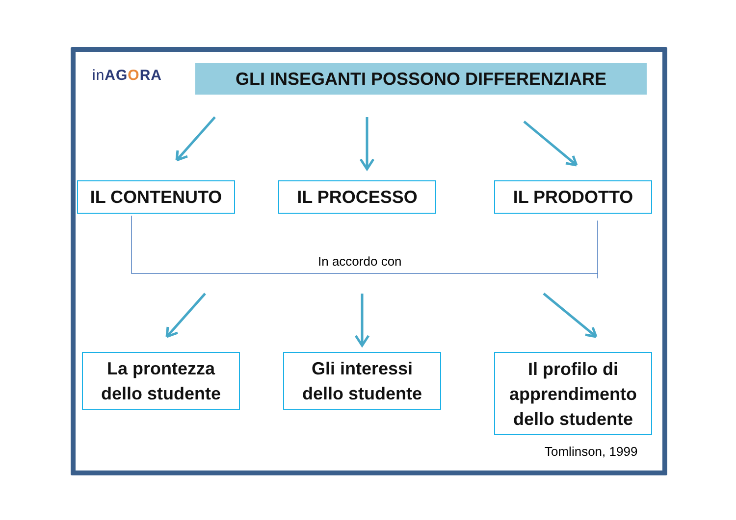inAGORA GLI INSEGANTI POSSONO DIFFERENZIARE
IL CONTENUTO IL PROCESSO IL PRODOTTO
In accordo con
La prontezza
dello studente
Gli interessi
dello studente
Il profilo di
apprendimento
dello studente
Tomlinson, 1999